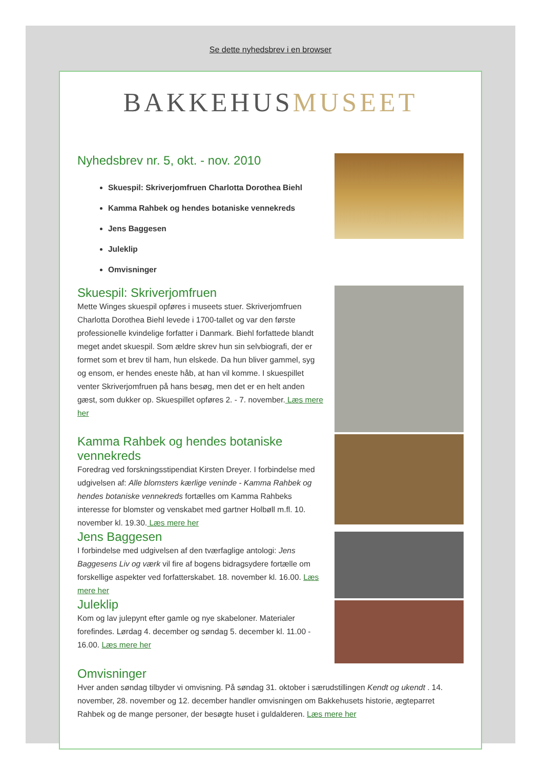Se dette nyhedsbrev i en browser
BAKKEHUSMUSEET
Nyhedsbrev nr. 5, okt. - nov. 2010
Skuespil: Skriverjomfruen Charlotta Dorothea Biehl
Kamma Rahbek og hendes botaniske vennekreds
Jens Baggesen
Juleklip
Omvisninger
Skuespil: Skriverjomfruen
Mette Winges skuespil opføres i museets stuer. Skriverjomfruen Charlotta Dorothea Biehl levede i 1700-tallet og var den første professionelle kvindelige forfatter i Danmark. Biehl forfattede blandt meget andet skuespil. Som ældre skrev hun sin selvbiografi, der er formet som et brev til ham, hun elskede. Da hun bliver gammel, syg og ensom, er hendes eneste håb, at han vil komme. I skuespillet venter Skriverjomfruen på hans besøg, men det er en helt anden gæst, som dukker op. Skuespillet opføres 2. - 7. november. Læs mere her
Kamma Rahbek og hendes botaniske vennekreds
Foredrag ved forskningsstipendiat Kirsten Dreyer. I forbindelse med udgivelsen af: Alle blomsters kærlige veninde - Kamma Rahbek og hendes botaniske vennekreds fortælles om Kamma Rahbeks interesse for blomster og venskabet med gartner Holbøll m.fl. 10. november kl. 19.30. Læs mere her
Jens Baggesen
I forbindelse med udgivelsen af den tværfaglige antologi: Jens Baggesens Liv og værk vil fire af bogens bidragsydere fortælle om forskellige aspekter ved forfatterskabet. 18. november kl. 16.00. Læs mere her
Juleklip
Kom og lav julepynt efter gamle og nye skabeloner. Materialer forefindes. Lørdag 4. december og søndag 5. december kl. 11.00 - 16.00. Læs mere her
Omvisninger
Hver anden søndag tilbyder vi omvisning. På søndag 31. oktober i særudstillingen Kendt og ukendt . 14. november, 28. november og 12. december handler omvisningen om Bakkehusets historie, ægteparret Rahbek og de mange personer, der besøgte huset i guldalderen. Læs mere her